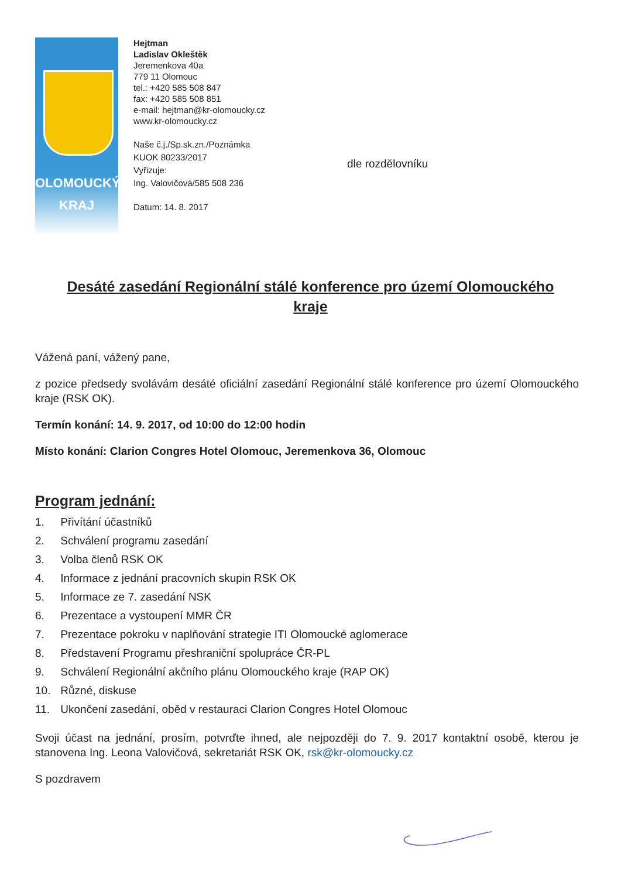OLOMOUCKÝ
KRAJ
Hejtman
Ladislav Okleštěk
Jeremenkova 40a
779 11 Olomouc
tel.: +420 585 508 847
fax: +420 585 508 851
e-mail: hejtman@kr-olomoucky.cz
www.kr-olomoucky.cz
Naše č.j./Sp.sk.zn./Poznámka
KUOK 80233/2017
Vyřizuje:
Ing. Valovičová/585 508 236
Datum: 14. 8. 2017
dle rozdělovníku
Desáté zasedání Regionální stálé konference pro území Olomouckého kraje
Vážená paní, vážený pane,
z pozice předsedy svolávám desáté oficiální zasedání Regionální stálé konference pro území Olomouckého kraje (RSK OK).
Termín konání: 14. 9. 2017, od 10:00 do 12:00 hodin
Místo konání: Clarion Congres Hotel Olomouc, Jeremenkova 36, Olomouc
Program jednání:
1. Přivítání účastníků
2. Schválení programu zasedání
3. Volba členů RSK OK
4. Informace z jednání pracovních skupin RSK OK
5. Informace ze 7. zasedání NSK
6. Prezentace a vystoupení MMR ČR
7. Prezentace pokroku v naplňování strategie ITI Olomoucké aglomerace
8. Představení Programu přeshraniční spolupráce ČR-PL
9. Schválení Regionální akčního plánu Olomouckého kraje (RAP OK)
10. Různé, diskuse
11. Ukončení zasedání, oběd v restauraci Clarion Congres Hotel Olomouc
Svoji účast na jednání, prosím, potvrďte ihned, ale nejpozději do 7. 9. 2017 kontaktní osobě, kterou je stanovena Ing. Leona Valovičová, sekretariát RSK OK, rsk@kr-olomoucky.cz
S pozdravem